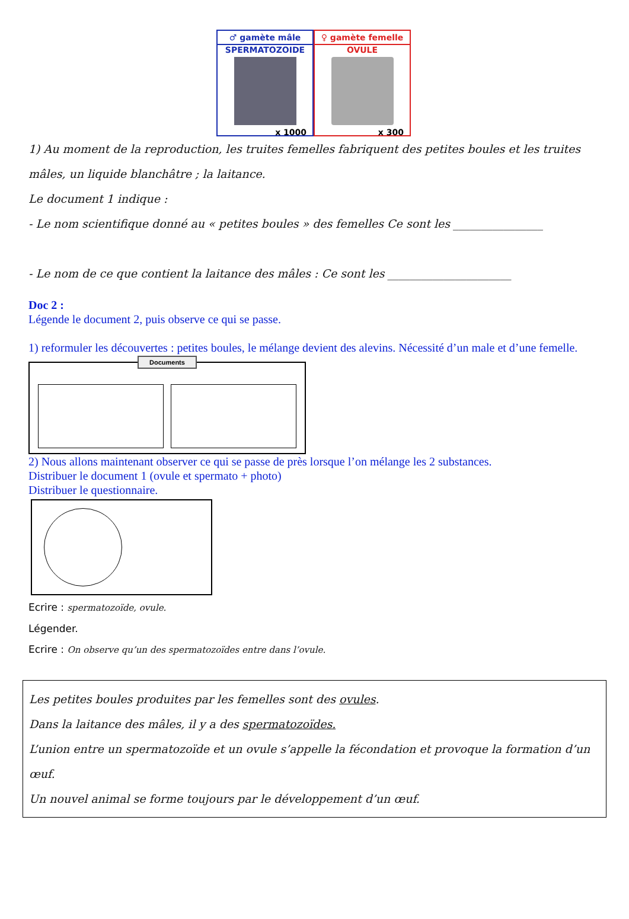♂ gamète mâle
SPERMATOZOIDE
x 1000
♀ gamète femelle
OVULE
x 300
1) Au moment de la reproduction, les truites femelles fabriquent des petites boules et les truites mâles, un liquide blanchâtre ; la laitance.
Le document 1 indique :
- Le nom scientifique donné au « petites boules » des femelles Ce sont les ________________
- Le nom de ce que contient la laitance des mâles : Ce sont les ______________________
Doc 2 :
Légende le document 2, puis observe ce qui se passe.
1) reformuler les découvertes : petites boules, le mélange devient des alevins. Nécessité d’un male et d’une femelle.
Documents
Échelle : 0,1 mm 0,1 mm 1. 2.
2) Nous allons maintenant observer ce qui se passe de près lorsque l’on mélange les 2 substances.
Distribuer le document 1 (ovule et spermato + photo)
Distribuer le questionnaire.
Ecrire : spermatozoïde, ovule.
Légender.
Ecrire : On observe qu’un des spermatozoïdes entre dans l’ovule.
Les petites boules produites par les femelles sont des ovules.
Dans la laitance des mâles, il y a des spermatozoïdes.
L’union entre un spermatozoïde et un ovule s’appelle la fécondation et provoque la formation d’un œuf.
Un nouvel animal se forme toujours par le développement d’un œuf.